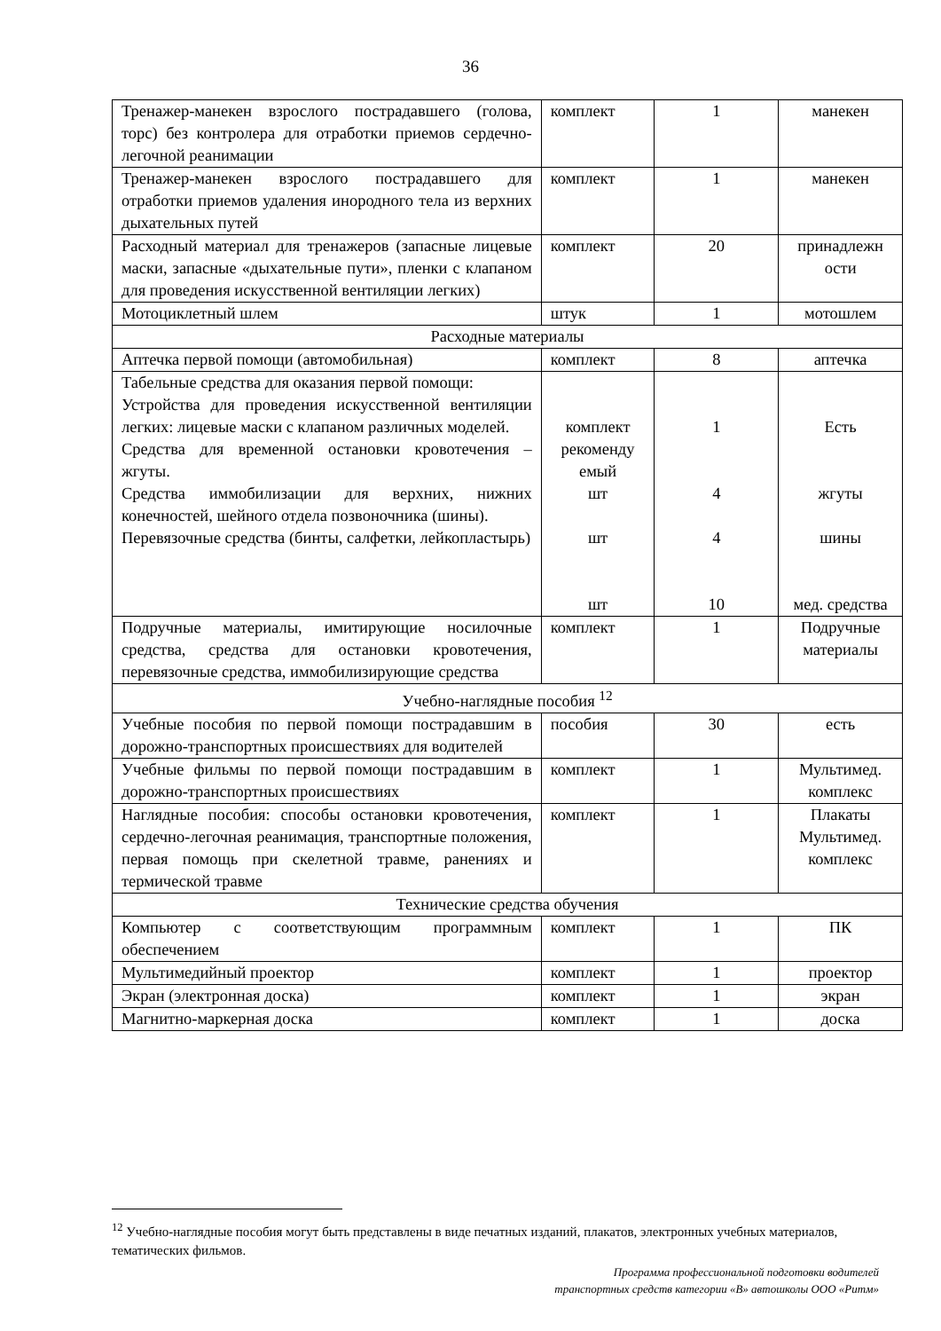36
| Тренажер-манекен взрослого пострадавшего (голова, торс) без контролера для отработки приемов сердечно-легочной реанимации | комплект | 1 | манекен |
| Тренажер-манекен взрослого пострадавшего для отработки приемов удаления инородного тела из верхних дыхательных путей | комплект | 1 | манекен |
| Расходный материал для тренажеров (запасные лицевые маски, запасные «дыхательные пути», пленки с клапаном для проведения искусственной вентиляции легких) | комплект | 20 | принадлежн ости |
| Мотоциклетный шлем | штук | 1 | мотошлем |
| Расходные материалы | | | |
| Аптечка первой помощи (автомобильная) | комплект | 8 | аптечка |
| Табельные средства для оказания первой помощи: Устройства для проведения искусственной вентиляции легких: лицевые маски с клапаном различных моделей. Средства для временной остановки кровотечения – жгуты. Средства иммобилизации для верхних, нижних конечностей, шейного отдела позвоночника (шины). Перевязочные средства (бинты, салфетки, лейкопластырь) | комплект рекоменду емый шт шт шт | 1 4 4 10 | Есть жгуты шины мед. средства |
| Подручные материалы, имитирующие носилочные средства, средства для остановки кровотечения, перевязочные средства, иммобилизирующие средства | комплект | 1 | Подручные материалы |
| Учебно-наглядные пособия <sup>12</sup> | | | |
| Учебные пособия по первой помощи пострадавшим в дорожно-транспортных происшествиях для водителей | пособия | 30 | есть |
| Учебные фильмы по первой помощи пострадавшим в дорожно-транспортных происшествиях | комплект | 1 | Мультимед. комплекс |
| Наглядные пособия: способы остановки кровотечения, сердечно-легочная реанимация, транспортные положения, первая помощь при скелетной травме, ранениях и термической травме | комплект | 1 | Плакаты Мультимед. комплекс |
| Технические средства обучения | | | |
| Компьютер с соответствующим программным обеспечением | комплект | 1 | ПК |
| Мультимедийный проектор | комплект | 1 | проектор |
| Экран (электронная доска) | комплект | 1 | экран |
| Магнитно-маркерная доска | комплект | 1 | доска |
<sup>12</sup> Учебно-наглядные пособия могут быть представлены в виде печатных изданий, плакатов, электронных учебных материалов, тематических фильмов.
Программа профессиональной подготовки водителей
транспортных средств категории «В» автошколы ООО «Ритм»